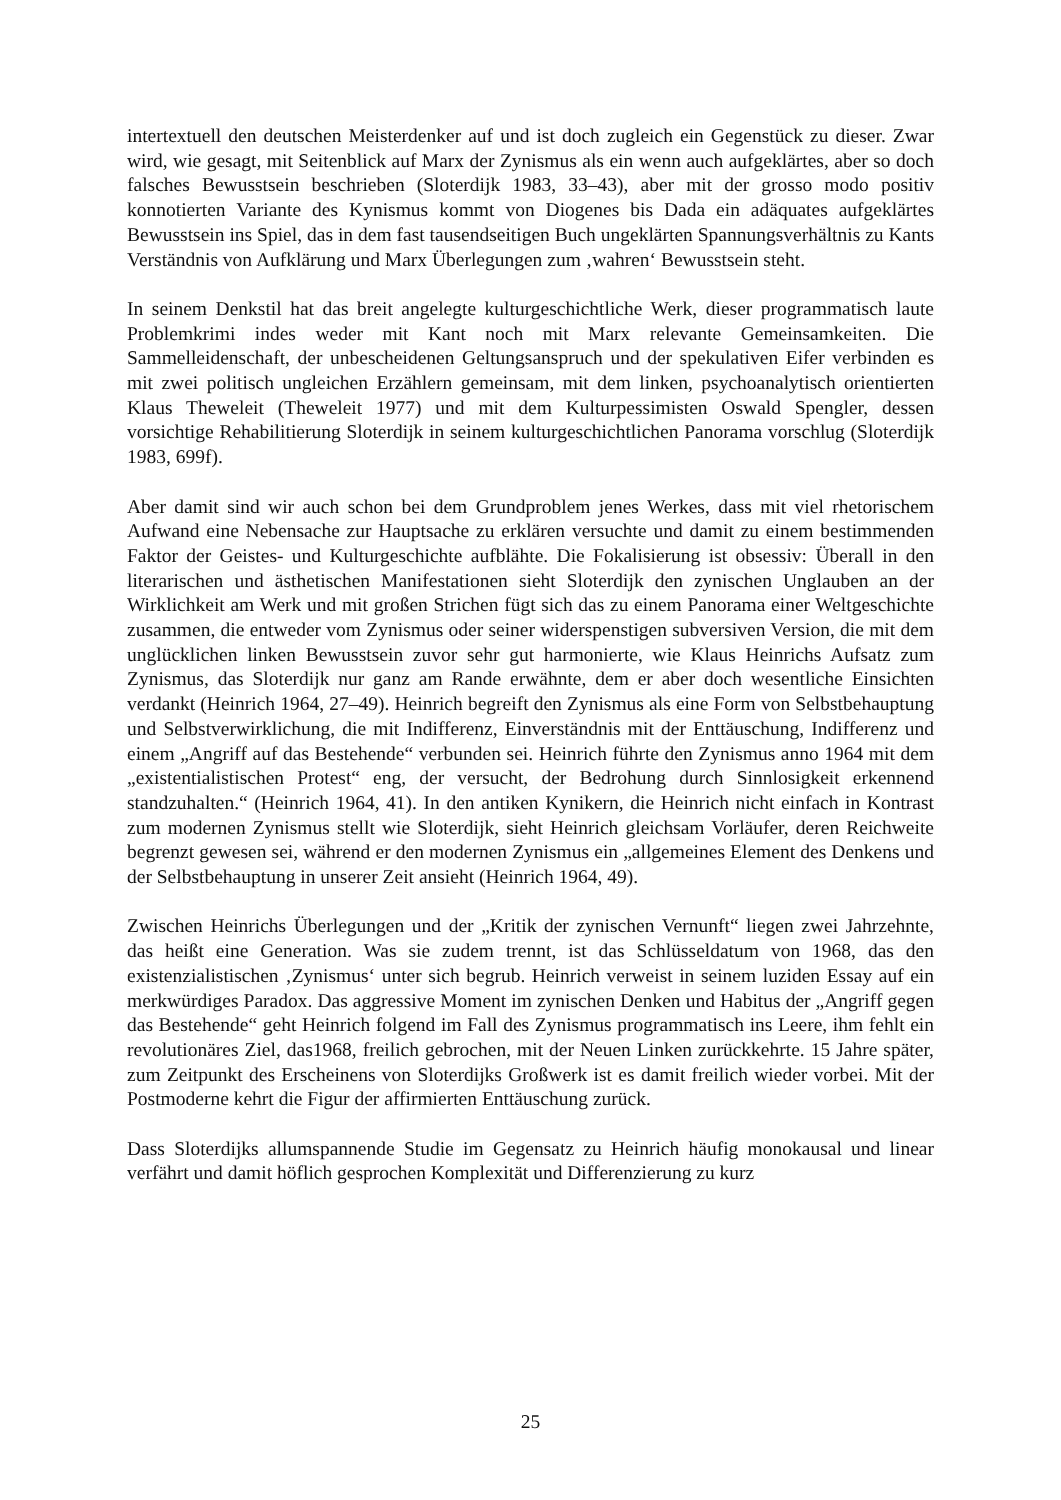intertextuell den deutschen Meisterdenker auf und ist doch zugleich ein Gegenstück zu dieser. Zwar wird, wie gesagt, mit Seitenblick auf Marx der Zynismus als ein wenn auch aufgeklärtes, aber so doch falsches Bewusstsein beschrieben (Sloterdijk 1983, 33–43), aber mit der grosso modo positiv konnotierten Variante des Kynismus kommt von Diogenes bis Dada ein adäquates aufgeklärtes Bewusstsein ins Spiel, das in dem fast tausendseitigen Buch ungeklärten Spannungsverhältnis zu Kants Verständnis von Aufklärung und Marx Überlegungen zum ‚wahren‘ Bewusstsein steht.
In seinem Denkstil hat das breit angelegte kulturgeschichtliche Werk, dieser programmatisch laute Problemkrimi indes weder mit Kant noch mit Marx relevante Gemeinsamkeiten. Die Sammelleidenschaft, der unbescheidenen Geltungsanspruch und der spekulativen Eifer verbinden es mit zwei politisch ungleichen Erzählern gemeinsam, mit dem linken, psychoanalytisch orientierten Klaus Theweleit (Theweleit 1977) und mit dem Kulturpessimisten Oswald Spengler, dessen vorsichtige Rehabilitierung Sloterdijk in seinem kulturgeschichtlichen Panorama vorschlug (Sloterdijk 1983, 699f).
Aber damit sind wir auch schon bei dem Grundproblem jenes Werkes, dass mit viel rhetorischem Aufwand eine Nebensache zur Hauptsache zu erklären versuchte und damit zu einem bestimmenden Faktor der Geistes- und Kulturgeschichte aufblähte. Die Fokalisierung ist obsessiv: Überall in den literarischen und ästhetischen Manifestationen sieht Sloterdijk den zynischen Unglauben an der Wirklichkeit am Werk und mit großen Strichen fügt sich das zu einem Panorama einer Weltgeschichte zusammen, die entweder vom Zynismus oder seiner widerspenstigen subversiven Version, die mit dem unglücklichen linken Bewusstsein zuvor sehr gut harmonierte, wie Klaus Heinrichs Aufsatz zum Zynismus, das Sloterdijk nur ganz am Rande erwähnte, dem er aber doch wesentliche Einsichten verdankt (Heinrich 1964, 27–49). Heinrich begreift den Zynismus als eine Form von Selbstbehauptung und Selbstverwirklichung, die mit Indifferenz, Einverständnis mit der Enttäuschung, Indifferenz und einem „Angriff auf das Bestehende“ verbunden sei. Heinrich führte den Zynismus anno 1964 mit dem „existentialistischen Protest“ eng, der versucht, der Bedrohung durch Sinnlosigkeit erkennend standzuhalten.“ (Heinrich 1964, 41). In den antiken Kynikern, die Heinrich nicht einfach in Kontrast zum modernen Zynismus stellt wie Sloterdijk, sieht Heinrich gleichsam Vorläufer, deren Reichweite begrenzt gewesen sei, während er den modernen Zynismus ein „allgemeines Element des Denkens und der Selbstbehauptung in unserer Zeit ansieht (Heinrich 1964, 49).
Zwischen Heinrichs Überlegungen und der „Kritik der zynischen Vernunft“ liegen zwei Jahrzehnte, das heißt eine Generation. Was sie zudem trennt, ist das Schlüsseldatum von 1968, das den existenzialistischen ‚Zynismus‘ unter sich begrub. Heinrich verweist in seinem luziden Essay auf ein merkwürdiges Paradox. Das aggressive Moment im zynischen Denken und Habitus der „Angriff gegen das Bestehende“ geht Heinrich folgend im Fall des Zynismus programmatisch ins Leere, ihm fehlt ein revolutionäres Ziel, das1968, freilich gebrochen, mit der Neuen Linken zurückkehrte. 15 Jahre später, zum Zeitpunkt des Erscheinens von Sloterdijks Großwerk ist es damit freilich wieder vorbei. Mit der Postmoderne kehrt die Figur der affirmierten Enttäuschung zurück.
Dass Sloterdijks allumspannende Studie im Gegensatz zu Heinrich häufig monokausal und linear verfährt und damit höflich gesprochen Komplexität und Differenzierung zu kurz
25